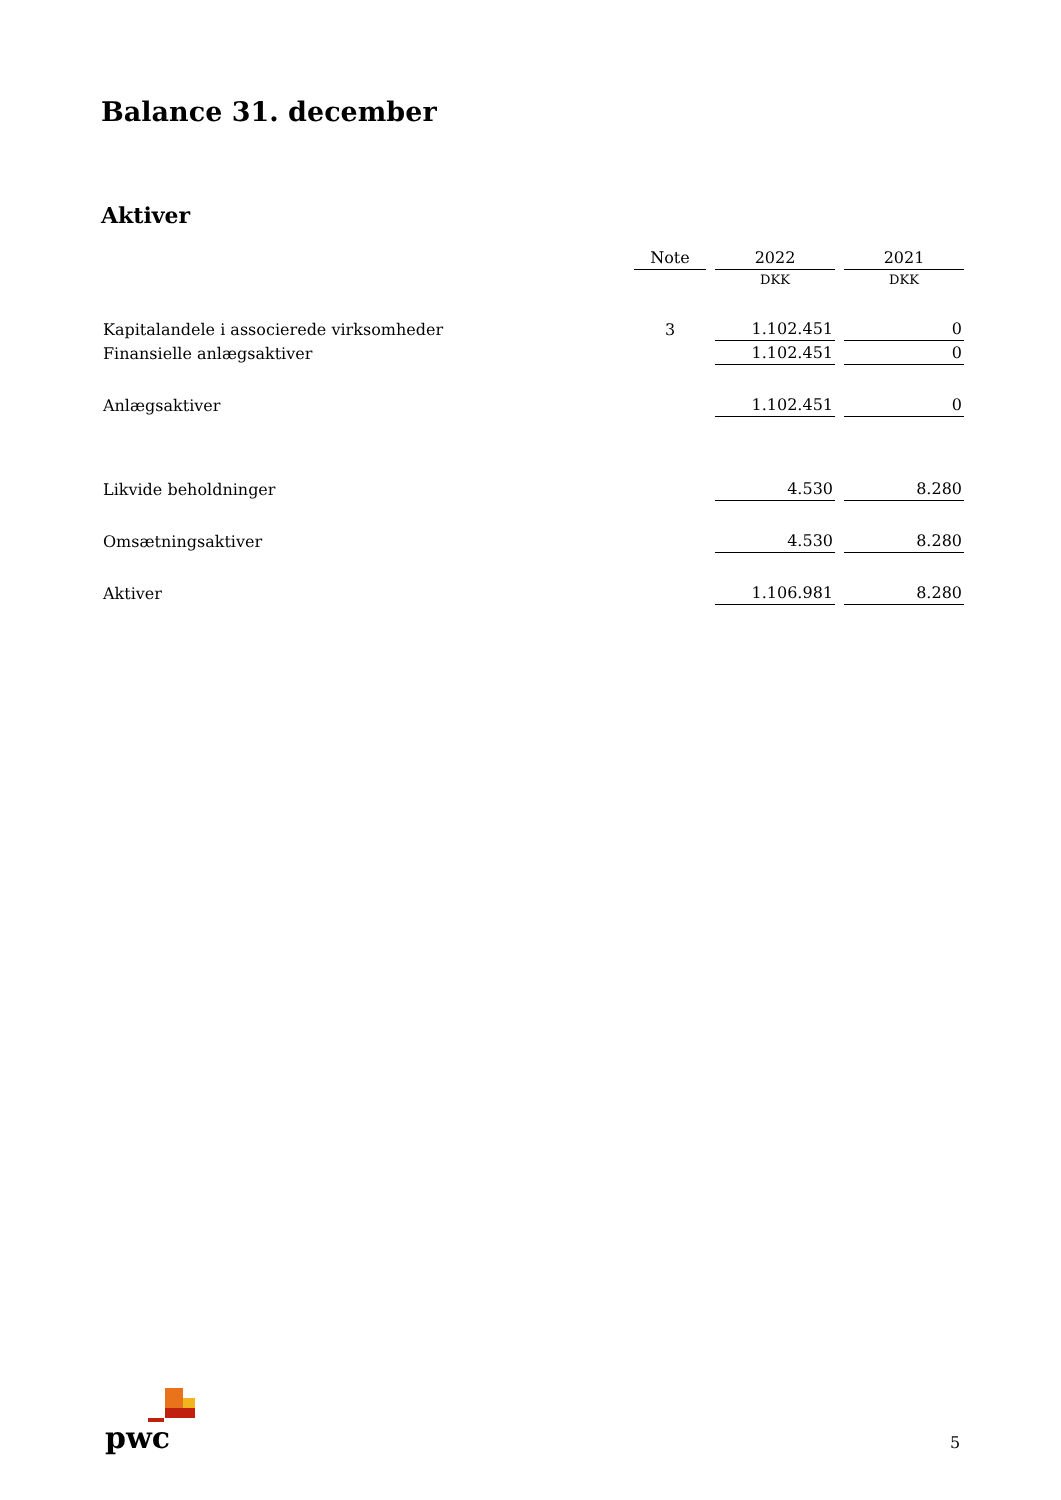Balance 31. december
Aktiver
| | Note | 2022 | 2021 |
| --- | --- | --- | --- |
| | | DKK | DKK |
| Kapitalandele i associerede virksomheder | 3 | 1.102.451 | 0 |
| Finansielle anlægsaktiver | | 1.102.451 | 0 |
| Anlægsaktiver | | 1.102.451 | 0 |
| Likvide beholdninger | | 4.530 | 8.280 |
| Omsætningsaktiver | | 4.530 | 8.280 |
| Aktiver | | 1.106.981 | 8.280 |
pwc 5